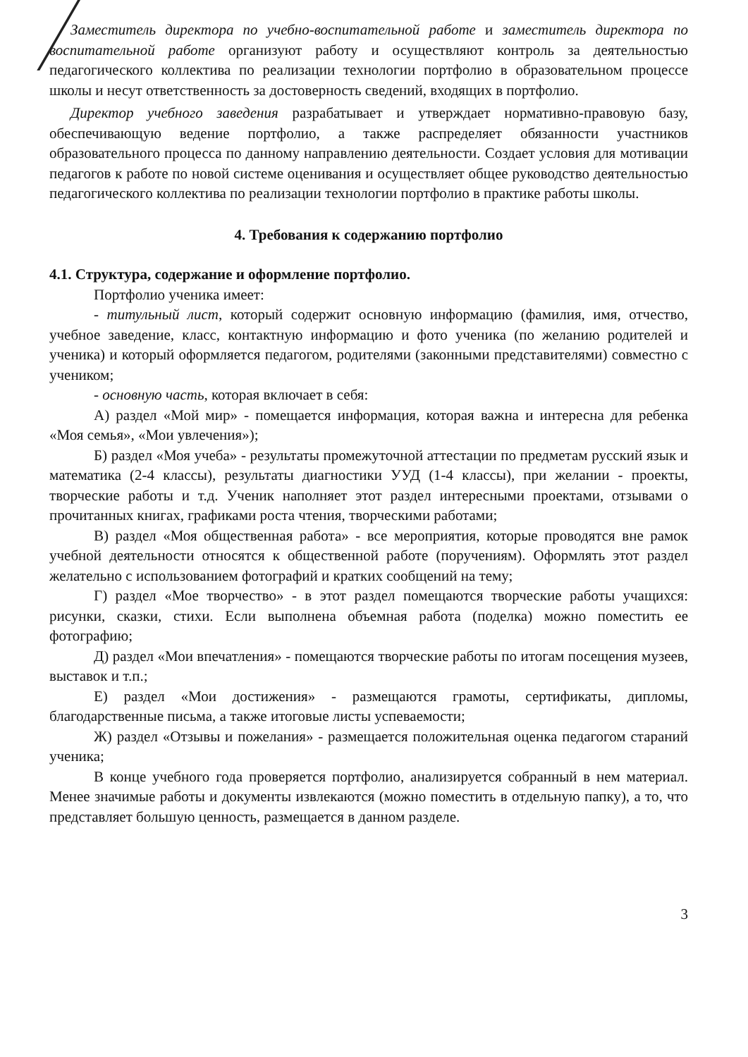Заместитель директора по учебно-воспитательной работе и заместитель директора по воспитательной работе организуют работу и осуществляют контроль за деятельностью педагогического коллектива по реализации технологии портфолио в образовательном процессе школы и несут ответственность за достоверность сведений, входящих в портфолио.
Директор учебного заведения разрабатывает и утверждает нормативно-правовую базу, обеспечивающую ведение портфолио, а также распределяет обязанности участников образовательного процесса по данному направлению деятельности. Создает условия для мотивации педагогов к работе по новой системе оценивания и осуществляет общее руководство деятельностью педагогического коллектива по реализации технологии портфолио в практике работы школы.
4. Требования к содержанию портфолио
4.1. Структура, содержание и оформление портфолио.
Портфолио ученика имеет:
- титульный лист, который содержит основную информацию (фамилия, имя, отчество, учебное заведение, класс, контактную информацию и фото ученика (по желанию родителей и ученика) и который оформляется педагогом, родителями (законными представителями) совместно с учеником;
- основную часть, которая включает в себя:
А) раздел «Мой мир» - помещается информация, которая важна и интересна для ребенка «Моя семья», «Мои увлечения»);
Б) раздел «Моя учеба» - результаты промежуточной аттестации по предметам русский язык и математика (2-4 классы), результаты диагностики УУД (1-4 классы), при желании - проекты, творческие работы и т.д. Ученик наполняет этот раздел интересными проектами, отзывами о прочитанных книгах, графиками роста чтения, творческими работами;
В) раздел «Моя общественная работа» - все мероприятия, которые проводятся вне рамок учебной деятельности относятся к общественной работе (поручениям). Оформлять этот раздел желательно с использованием фотографий и кратких сообщений на тему;
Г) раздел «Мое творчество» - в этот раздел помещаются творческие работы учащихся: рисунки, сказки, стихи. Если выполнена объемная работа (поделка) можно поместить ее фотографию;
Д) раздел «Мои впечатления» - помещаются творческие работы по итогам посещения музеев, выставок и т.п.;
Е) раздел «Мои достижения» - размещаются грамоты, сертификаты, дипломы, благодарственные письма, а также итоговые листы успеваемости;
Ж) раздел «Отзывы и пожелания» - размещается положительная оценка педагогом стараний ученика;
В конце учебного года проверяется портфолио, анализируется собранный в нем материал. Менее значимые работы и документы извлекаются (можно поместить в отдельную папку), а то, что представляет большую ценность, размещается в данном разделе.
3